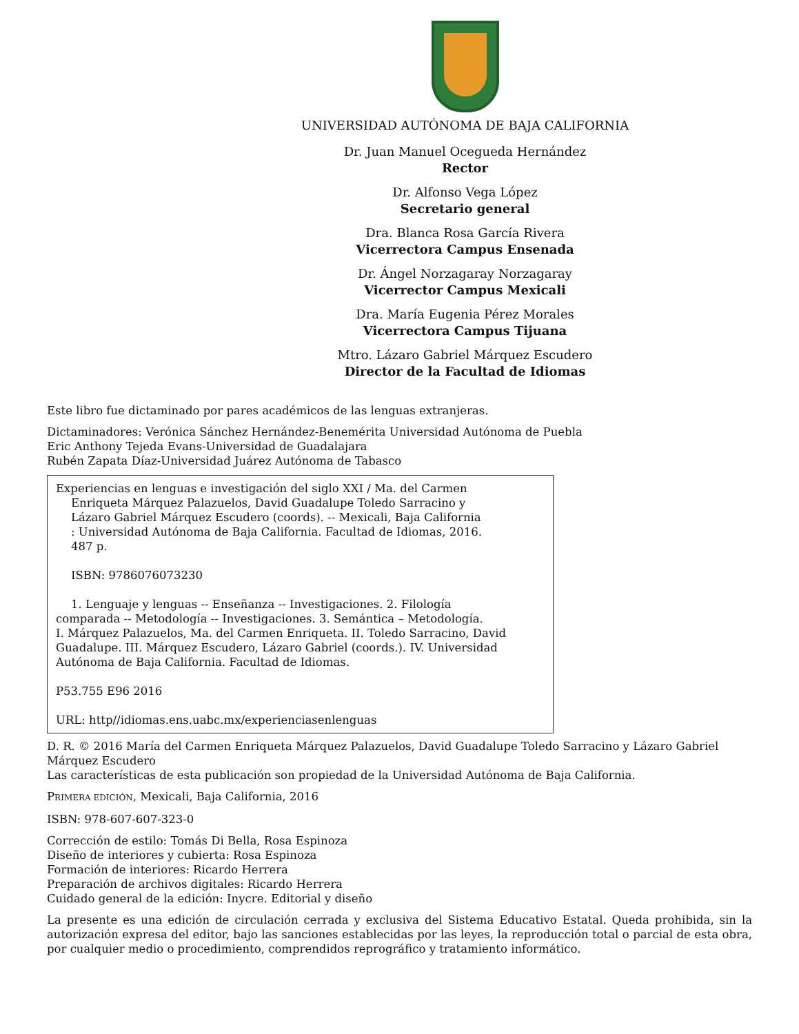UNIVERSIDAD AUTÓNOMA DE BAJA CALIFORNIA
Dr. Juan Manuel Ocegueda Hernández
Rector
Dr. Alfonso Vega López
Secretario general
Dra. Blanca Rosa García Rivera
Vicerrectora Campus Ensenada
Dr. Ángel Norzagaray Norzagaray
Vicerrector Campus Mexicali
Dra. María Eugenia Pérez Morales
Vicerrectora Campus Tijuana
Mtro. Lázaro Gabriel Márquez Escudero
Director de la Facultad de Idiomas
Este libro fue dictaminado por pares académicos de las lenguas extranjeras.
Dictaminadores: Verónica Sánchez Hernández-Benemérita Universidad Autónoma de Puebla
Eric Anthony Tejeda Evans-Universidad de Guadalajara
Rubén Zapata Díaz-Universidad Juárez Autónoma de Tabasco
Experiencias en lenguas e investigación del siglo XXI / Ma. del Carmen
Enriqueta Márquez Palazuelos, David Guadalupe Toledo Sarracino y
Lázaro Gabriel Márquez Escudero (coords). -- Mexicali, Baja California
: Universidad Autónoma de Baja California. Facultad de Idiomas, 2016.
487 p.
ISBN: 9786076073230
1. Lenguaje y lenguas -- Enseñanza -- Investigaciones. 2. Filología
comparada -- Metodología -- Investigaciones. 3. Semántica – Metodología.
I. Márquez Palazuelos, Ma. del Carmen Enriqueta. II. Toledo Sarracino, David
Guadalupe. III. Márquez Escudero, Lázaro Gabriel (coords.). IV. Universidad
Autónoma de Baja California. Facultad de Idiomas.
P53.755 E96 2016
URL: http//idiomas.ens.uabc.mx/experienciasenlenguas
D. R. © 2016 María del Carmen Enriqueta Márquez Palazuelos, David Guadalupe Toledo Sarracino y Lázaro Gabriel Márquez Escudero
Las características de esta publicación son propiedad de la Universidad Autónoma de Baja California.
PRIMERA EDICIÓN, Mexicali, Baja California, 2016
ISBN: 978-607-607-323-0
Corrección de estilo: Tomás Di Bella, Rosa Espinoza
Diseño de interiores y cubierta: Rosa Espinoza
Formación de interiores: Ricardo Herrera
Preparación de archivos digitales: Ricardo Herrera
Cuidado general de la edición: Inycre. Editorial y diseño
La presente es una edición de circulación cerrada y exclusiva del Sistema Educativo Estatal. Queda prohibida, sin la autorización expresa del editor, bajo las sanciones establecidas por las leyes, la reproducción total o parcial de esta obra, por cualquier medio o procedimiento, comprendidos reprográfico y tratamiento informático.